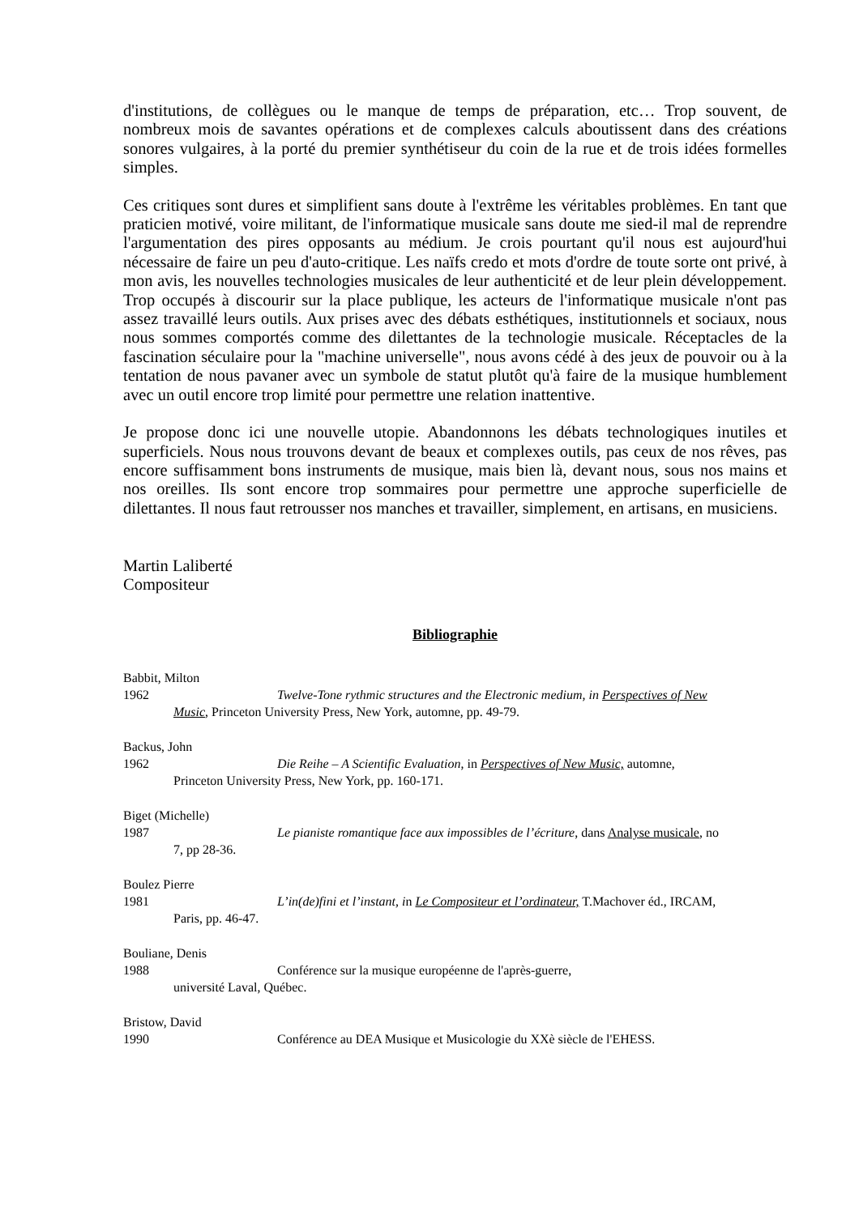d'institutions, de collègues ou le manque de temps de préparation, etc… Trop souvent, de nombreux mois de savantes opérations et de complexes calculs aboutissent dans des créations sonores vulgaires, à la porté du premier synthétiseur du coin de la rue et de trois idées formelles simples.
Ces critiques sont dures et simplifient sans doute à l'extrême les véritables problèmes. En tant que praticien motivé, voire militant, de l'informatique musicale sans doute me sied-il mal de reprendre l'argumentation des pires opposants au médium. Je crois pourtant qu'il nous est aujourd'hui nécessaire de faire un peu d'auto-critique. Les naïfs credo et mots d'ordre de toute sorte ont privé, à mon avis, les nouvelles technologies musicales de leur authenticité et de leur plein développement. Trop occupés à discourir sur la place publique, les acteurs de l'informatique musicale n'ont pas assez travaillé leurs outils. Aux prises avec des débats esthétiques, institutionnels et sociaux, nous nous sommes comportés comme des dilettantes de la technologie musicale. Réceptacles de la fascination séculaire pour la "machine universelle", nous avons cédé à des jeux de pouvoir ou à la tentation de nous pavaner avec un symbole de statut plutôt qu'à faire de la musique humblement avec un outil encore trop limité pour permettre une relation inattentive.
Je propose donc ici une nouvelle utopie. Abandonnons les débats technologiques inutiles et superficiels. Nous nous trouvons devant de beaux et complexes outils, pas ceux de nos rêves, pas encore suffisamment bons instruments de musique, mais bien là, devant nous, sous nos mains et nos oreilles. Ils sont encore trop sommaires pour permettre une approche superficielle de dilettantes. Il nous faut retrousser nos manches et travailler, simplement, en artisans, en musiciens.
Martin Laliberté
Compositeur
Bibliographie
Babbit, Milton
1962 Twelve-Tone rythmic structures and the Electronic medium, in Perspectives of New
Music, Princeton University Press, New York, automne, pp. 49-79.
Backus, John
1962 Die Reihe – A Scientific Evaluation, in Perspectives of New Music, automne,
Princeton University Press, New York, pp. 160-171.
Biget (Michelle)
1987 Le pianiste romantique face aux impossibles de l’écriture, dans Analyse musicale, no
7, pp 28-36.
Boulez Pierre
1981 L’in(de)fini et l’instant, in Le Compositeur et l’ordinateur, T.Machover éd., IRCAM,
Paris, pp. 46-47.
Bouliane, Denis
1988 Conférence sur la musique européenne de l'après-guerre,
université Laval, Québec.
Bristow, David
1990 Conférence au DEA Musique et Musicologie du XXè siècle de l'EHESS.